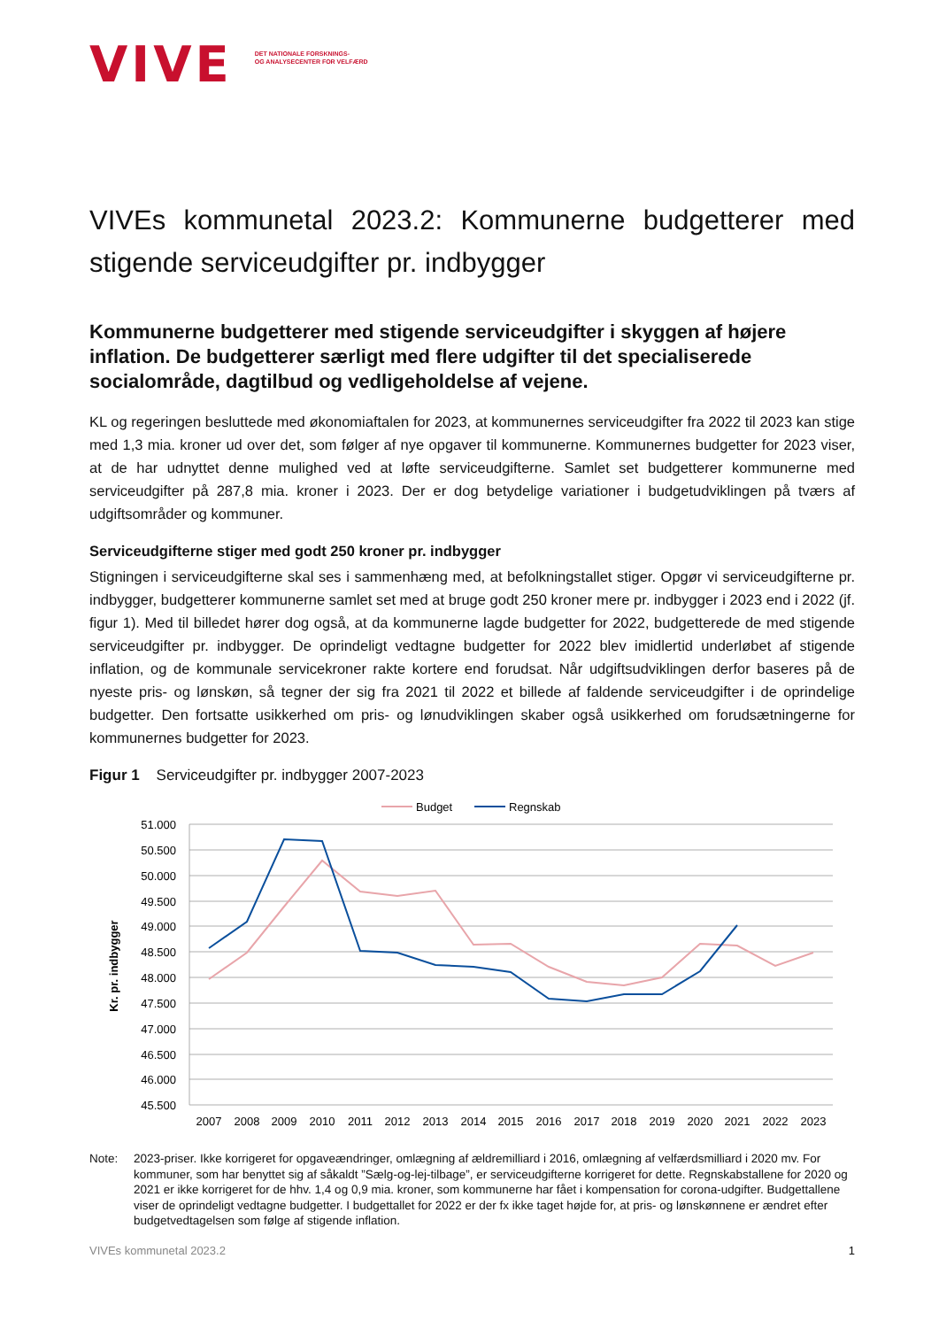VIVE
DET NATIONALE FORSKNINGS-
OG ANALYSECENTER FOR VELFÆRD
VIVEs kommunetal 2023.2: Kommunerne budgetterer med stigende serviceudgifter pr. indbygger
Kommunerne budgetterer med stigende serviceudgifter i skyggen af højere inflation. De budgetterer særligt med flere udgifter til det specialiserede socialområde, dagtilbud og vedligeholdelse af vejene.
KL og regeringen besluttede med økonomiaftalen for 2023, at kommunernes serviceudgifter fra 2022 til 2023 kan stige med 1,3 mia. kroner ud over det, som følger af nye opgaver til kommunerne. Kommunernes budgetter for 2023 viser, at de har udnyttet denne mulighed ved at løfte serviceudgifterne. Samlet set budgetterer kommunerne med serviceudgifter på 287,8 mia. kroner i 2023. Der er dog betydelige variationer i budgetudviklingen på tværs af udgiftsområder og kommuner.
Serviceudgifterne stiger med godt 250 kroner pr. indbygger
Stigningen i serviceudgifterne skal ses i sammenhæng med, at befolkningstallet stiger. Opgør vi serviceudgifterne pr. indbygger, budgetterer kommunerne samlet set med at bruge godt 250 kroner mere pr. indbygger i 2023 end i 2022 (jf. figur 1). Med til billedet hører dog også, at da kommunerne lagde budgetter for 2022, budgetterede de med stigende serviceudgifter pr. indbygger. De oprindeligt vedtagne budgetter for 2022 blev imidlertid underløbet af stigende inflation, og de kommunale servicekroner rakte kortere end forudsat. Når udgiftsudviklingen derfor baseres på de nyeste pris- og lønskøn, så tegner der sig fra 2021 til 2022 et billede af faldende serviceudgifter i de oprindelige budgetter. Den fortsatte usikkerhed om pris- og lønudviklingen skaber også usikkerhed om forudsætningerne for kommunernes budgetter for 2023.
Figur 1 Serviceudgifter pr. indbygger 2007-2023
Budget
Regnskab
51.000
50.500
50.000
49.500
49.000
48.500
48.000
47.500
47.000
46.500
46.000
45.500
Kr. pr. indbygger
2007
2008
2009
2010
2011
2012
2013
2014
2015
2016
2017
2018
2019
2020
2021
2022
2023
Note: 2023-priser. Ikke korrigeret for opgaveændringer, omlægning af ældremilliard i 2016, omlægning af velfærdsmilliard i 2020 mv. For kommuner, som har benyttet sig af såkaldt ”Sælg-og-lej-tilbage”, er serviceudgifterne korrigeret for dette. Regnskabstallene for 2020 og 2021 er ikke korrigeret for de hhv. 1,4 og 0,9 mia. kroner, som kommunerne har fået i kompensation for corona-udgifter. Budgettallene viser de oprindeligt vedtagne budgetter. I budgettallet for 2022 er der fx ikke taget højde for, at pris- og lønskønnene er ændret efter budgetvedtagelsen som følge af stigende inflation.
VIVEs kommunetal 2023.2 1